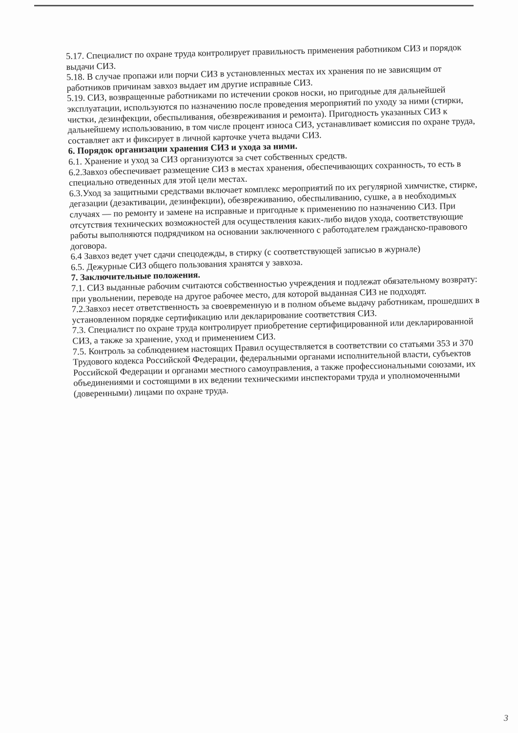5.17. Специалист по охране труда контролирует правильность применения работником СИЗ и порядок выдачи СИЗ.
5.18. В случае пропажи или порчи СИЗ в установленных местах их хранения по не зависящим от работников причинам завхоз выдает им другие исправные СИЗ.
5.19. СИЗ, возвращенные работниками по истечении сроков носки, но пригодные для дальнейшей эксплуатации, используются по назначению после проведения мероприятий по уходу за ними (стирки, чистки, дезинфекции, обеспыливания, обезвреживания и ремонта). Пригодность указанных СИЗ к дальнейшему использованию, в том числе процент износа СИЗ, устанавливает комиссия по охране труда, составляет акт и фиксирует в личной карточке учета выдачи СИЗ.
6. Порядок организации хранения СИЗ и ухода за ними.
6.1. Хранение и уход за СИЗ организуются за счет собственных средств.
6.2.Завхоз обеспечивает размещение СИЗ в местах хранения, обеспечивающих сохранность, то есть в специально отведенных для этой цели местах.
6.3.Уход за защитными средствами включает комплекс мероприятий по их регулярной химчистке, стирке, дегазации (дезактивации, дезинфекции), обезвреживанию, обеспыливанию, сушке, а в необходимых случаях — по ремонту и замене на исправные и пригодные к применению по назначению СИЗ. При отсутствия технических возможностей для осуществления каких-либо видов ухода, соответствующие работы выполняются подрядчиком на основании заключенного с работодателем гражданско-правового договора.
6.4 Завхоз ведет учет сдачи спецодежды, в стирку (с соответствующей записью в журнале)
6.5. Дежурные СИЗ общего пользования хранятся у завхоза.
7. Заключительные положения.
7.1. СИЗ выданные рабочим считаются собственностью учреждения и подлежат обязательному возврату: при увольнении, переводе на другое рабочее место, для которой выданная СИЗ не подходят.
7.2.Завхоз несет ответственность за своевременную и в полном объеме выдачу работникам, прошедших в установленном порядке сертификацию или декларирование соответствия СИЗ.
7.3. Специалист по охране труда контролирует приобретение сертифицированной или декларированной СИЗ, а также за хранение, уход и применением СИЗ.
7.5. Контроль за соблюдением настоящих Правил осуществляется в соответствии со статьями 353 и 370 Трудового кодекса Российской Федерации, федеральными органами исполнительной власти, субъектов Российской Федерации и органами местного самоуправления, а также профессиональными союзами, их объединениями и состоящими в их ведении техническими инспекторами труда и уполномоченными (доверенными) лицами по охране труда.
3